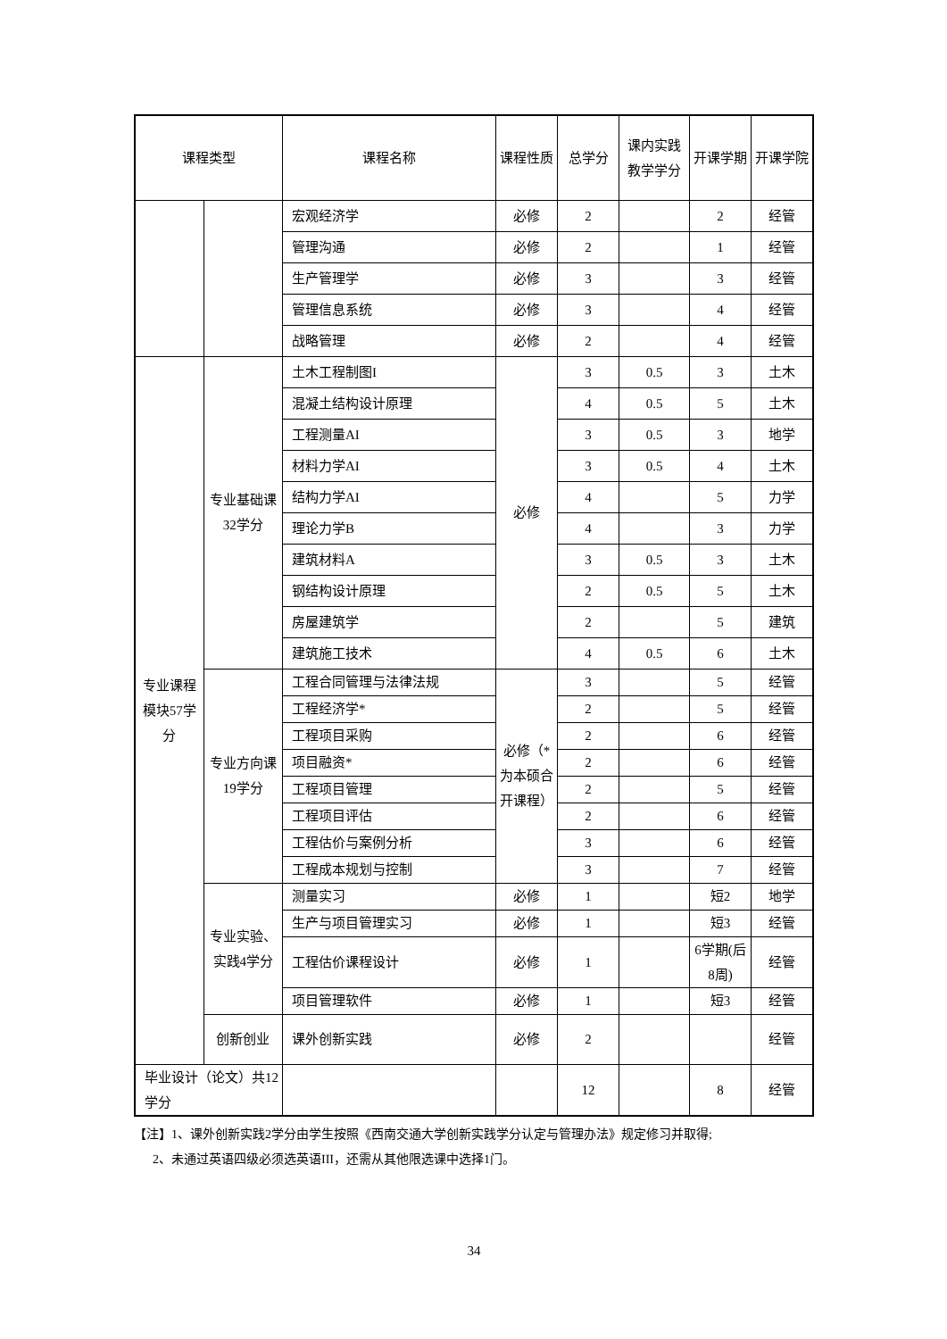| 课程类型 | | 课程名称 | 课程性质 | 总学分 | 课内实践教学学分 | 开课学期 | 开课学院 |
| --- | --- | --- | --- | --- | --- | --- | --- |
| | | 宏观经济学 | 必修 | 2 | | 2 | 经管 |
| | | 管理沟通 | 必修 | 2 | | 1 | 经管 |
| | | 生产管理学 | 必修 | 3 | | 3 | 经管 |
| | | 管理信息系统 | 必修 | 3 | | 4 | 经管 |
| | | 战略管理 | 必修 | 2 | | 4 | 经管 |
| 专业课程模块57学分 | 专业基础课32学分 | 土木工程制图I | 必修 | 3 | 0.5 | 3 | 土木 |
| | | 混凝土结构设计原理 | | 4 | 0.5 | 5 | 土木 |
| | | 工程测量AI | | 3 | 0.5 | 3 | 地学 |
| | | 材料力学AI | | 3 | 0.5 | 4 | 土木 |
| | | 结构力学AI | | 4 | | 5 | 力学 |
| | | 理论力学B | | 4 | | 3 | 力学 |
| | | 建筑材料A | | 3 | 0.5 | 3 | 土木 |
| | | 钢结构设计原理 | | 2 | 0.5 | 5 | 土木 |
| | | 房屋建筑学 | | 2 | | 5 | 建筑 |
| | | 建筑施工技术 | | 4 | 0.5 | 6 | 土木 |
| | 专业方向课19学分 | 工程合同管理与法律法规 | 必修（*为本硕合开课程） | 3 | | 5 | 经管 |
| | | 工程经济学* | | 2 | | 5 | 经管 |
| | | 工程项目采购 | | 2 | | 6 | 经管 |
| | | 项目融资* | | 2 | | 6 | 经管 |
| | | 工程项目管理 | | 2 | | 5 | 经管 |
| | | 工程项目评估 | | 2 | | 6 | 经管 |
| | | 工程估价与案例分析 | | 3 | | 6 | 经管 |
| | | 工程成本规划与控制 | | 3 | | 7 | 经管 |
| | 专业实验、实践4学分 | 测量实习 | 必修 | 1 | | 短2 | 地学 |
| | | 生产与项目管理实习 | 必修 | 1 | | 短3 | 经管 |
| | | 工程估价课程设计 | 必修 | 1 | | 6学期(后8周) | 经管 |
| | | 项目管理软件 | 必修 | 1 | | 短3 | 经管 |
| | 创新创业 | 课外创新实践 | 必修 | 2 | | | 经管 |
| 毕业设计（论文）共12学分 | | | | 12 | | 8 | 经管 |
【注】1、课外创新实践2学分由学生按照《西南交通大学创新实践学分认定与管理办法》规定修习并取得;
2、未通过英语四级必须选英语III，还需从其他限选课中选择1门。
34